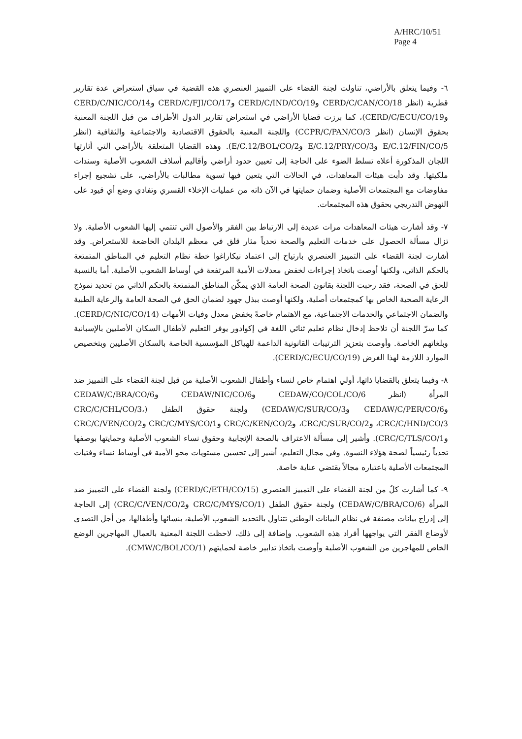A/HRC/10/51
Page 4
٦- وفيما يتعلق بالأراضي، تناولت لجنة القضاء على التمييز العنصري هذه القضية في سياق استعراض عدة تقارير قطرية (انظر CERD/C/CAN/CO/18 وCERD/C/IND/CO/19 وCERD/C/FJI/CO/17 وCERD/C/NIC/CO/14 وCERD/C/ECU/CO/19)، كما برزت قضايا الأراضي في استعراض تقارير الدول الأطراف من قبل اللجنة المعنية بحقوق الإنسان (انظر CCPR/C/PAN/CO/3) واللجنة المعنية بالحقوق الاقتصادية والاجتماعية والثقافية (انظر E/C.12/FIN/CO/5 وE/C.12/PRY/CO/3 وE/C.12/BOL/CO/2). وهذه القضايا المتعلقة بالأراضي التي أثارتها اللجان المذكورة أعلاه تسلط الضوء على الحاجة إلى تعيين حدود أراضي وأقاليم أسلاف الشعوب الأصلية وسندات ملكيتها. وقد دأبت هيئات المعاهدات، في الحالات التي يتعين فيها تسوية مطالبات بالأراضي، على تشجيع إجراء مفاوضات مع المجتمعات الأصلية وضمان حمايتها في الآن ذاته من عمليات الإخلاء القسري وتفادي وضع أي قيود على النهوض التدريجي بحقوق هذه المجتمعات.
٧- وقد أشارت هيئات المعاهدات مرات عديدة إلى الارتباط بين الفقر والأصول التي تنتمي إليها الشعوب الأصلية. ولا تزال مسألة الحصول على خدمات التعليم والصحة تحدياً مثار قلق في معظم البلدان الخاضعة للاستعراض. وقد أشارت لجنة القضاء على التمييز العنصري بارتياح إلى اعتماد نيكاراغوا خطة نظام التعليم في المناطق المتمتعة بالحكم الذاتي، ولكنها أوصت باتخاذ إجراءات لخفض معدلات الأمية المرتفعة في أوساط الشعوب الأصلية. أما بالنسبة للحق في الصحة، فقد رحبت اللجنة بقانون الصحة العامة الذي يمكّن المناطق المتمتعة بالحكم الذاتي من تحديد نموذج الرعاية الصحية الخاص بها كمجتمعات أصلية، ولكنها أوصت ببذل جهود لضمان الحق في الصحة العامة والرعاية الطبية والضمان الاجتماعي والخدمات الاجتماعية، مع الاهتمام خاصةً بخفض معدل وفيات الأمهات (CERD/C/NIC/CO/14). كما سرّ اللجنة أن تلاحظ إدخال نظام تعليم ثنائي اللغة في إكوادور يوفر التعليم لأطفال السكان الأصليين بالإسبانية وبلغاتهم الخاصة. وأوصت بتعزيز الترتيبات القانونية الداعمة للهياكل المؤسسية الخاصة بالسكان الأصليين وبتخصيص الموارد اللازمة لهذا الغرض (CERD/C/ECU/CO/19).
٨- وفيما يتعلق بالقضايا ذاتها، أولي اهتمام خاص لنساء وأطفال الشعوب الأصلية من قبل لجنة القضاء على التمييز ضد المرأة (انظر CEDAW/CO/COL/CO/6 وCEDAW/NIC/CO/6 وCEDAW/C/BRA/CO/6 وCEDAW/C/PER/CO/6 وCEDAW/C/SUR/CO/3) ولجنة حقوق الطفل (CRC/C/CHL/CO/3، CRC/C/HND/CO/3، وCRC/C/SUR/CO/2، وCRC/C/KEN/CO/2 وCRC/C/MYS/CO/1 وCRC/C/VEN/CO/2 وCRC/C/TLS/CO/1). وأشير إلى مسألة الاعتراف بالصحة الإنجابية وحقوق نساء الشعوب الأصلية وحمايتها بوصفها تحدياً رئيسياً لصحة هؤلاء النسوة. وفي مجال التعليم، أشير إلى تحسين مستويات محو الأمية في أوساط نساء وفتيات المجتمعات الأصلية باعتباره مجالاً يقتضي عناية خاصة.
٩- كما أشارت كلٌ من لجنة القضاء على التمييز العنصري (CERD/C/ETH/CO/15) ولجنة القضاء على التمييز ضد المرأة (CEDAW/C/BRA/CO/6) ولجنة حقوق الطفل (CRC/C/MYS/CO/1 وCRC/C/VEN/CO/2) إلى الحاجة إلى إدراج بيانات مصنفة في نظام البيانات الوطني تتناول بالتحديد الشعوب الأصلية، بنسائها وأطفالها، من أجل التصدي لأوضاع الفقر التي يواجهها أفراد هذه الشعوب. وإضافة إلى ذلك، لاحظت اللجنة المعنية بالعمال المهاجرين الوضع الخاص للمهاجرين من الشعوب الأصلية وأوصت باتخاذ تدابير خاصة لحمايتهم (CMW/C/BOL/CO/1).